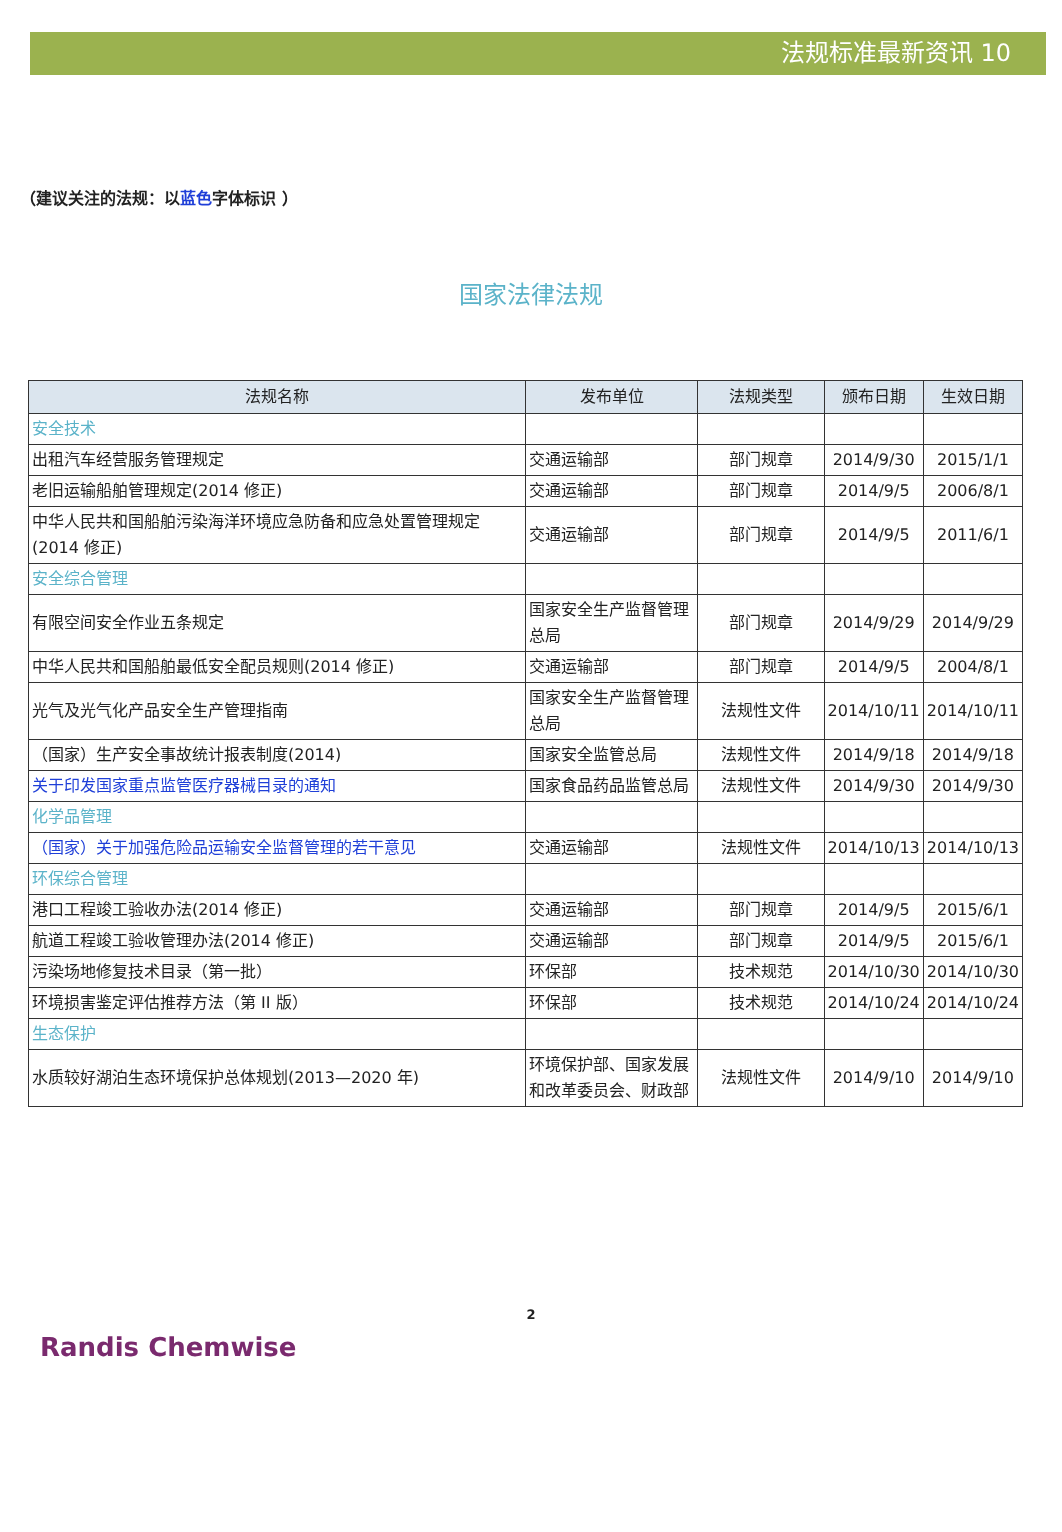法规标准最新资讯 10
（建议关注的法规：以蓝色字体标识 ）
国家法律法规
| 法规名称 | 发布单位 | 法规类型 | 颁布日期 | 生效日期 |
| --- | --- | --- | --- | --- |
| 安全技术 | | | | |
| 出租汽车经营服务管理规定 | 交通运输部 | 部门规章 | 2014/9/30 | 2015/1/1 |
| 老旧运输船舶管理规定(2014 修正) | 交通运输部 | 部门规章 | 2014/9/5 | 2006/8/1 |
| 中华人民共和国船舶污染海洋环境应急防备和应急处置管理规定(2014 修正) | 交通运输部 | 部门规章 | 2014/9/5 | 2011/6/1 |
| 安全综合管理 | | | | |
| 有限空间安全作业五条规定 | 国家安全生产监督管理总局 | 部门规章 | 2014/9/29 | 2014/9/29 |
| 中华人民共和国船舶最低安全配员规则(2014 修正) | 交通运输部 | 部门规章 | 2014/9/5 | 2004/8/1 |
| 光气及光气化产品安全生产管理指南 | 国家安全生产监督管理总局 | 法规性文件 | 2014/10/11 | 2014/10/11 |
| （国家）生产安全事故统计报表制度(2014) | 国家安全监管总局 | 法规性文件 | 2014/9/18 | 2014/9/18 |
| 关于印发国家重点监管医疗器械目录的通知 | 国家食品药品监管总局 | 法规性文件 | 2014/9/30 | 2014/9/30 |
| 化学品管理 | | | | |
| （国家）关于加强危险品运输安全监督管理的若干意见 | 交通运输部 | 法规性文件 | 2014/10/13 | 2014/10/13 |
| 环保综合管理 | | | | |
| 港口工程竣工验收办法(2014 修正) | 交通运输部 | 部门规章 | 2014/9/5 | 2015/6/1 |
| 航道工程竣工验收管理办法(2014 修正) | 交通运输部 | 部门规章 | 2014/9/5 | 2015/6/1 |
| 污染场地修复技术目录（第一批） | 环保部 | 技术规范 | 2014/10/30 | 2014/10/30 |
| 环境损害鉴定评估推荐方法（第 II 版） | 环保部 | 技术规范 | 2014/10/24 | 2014/10/24 |
| 生态保护 | | | | |
| 水质较好湖泊生态环境保护总体规划(2013—2020 年) | 环境保护部、国家发展和改革委员会、财政部 | 法规性文件 | 2014/9/10 | 2014/9/10 |
2
Randis Chemwise